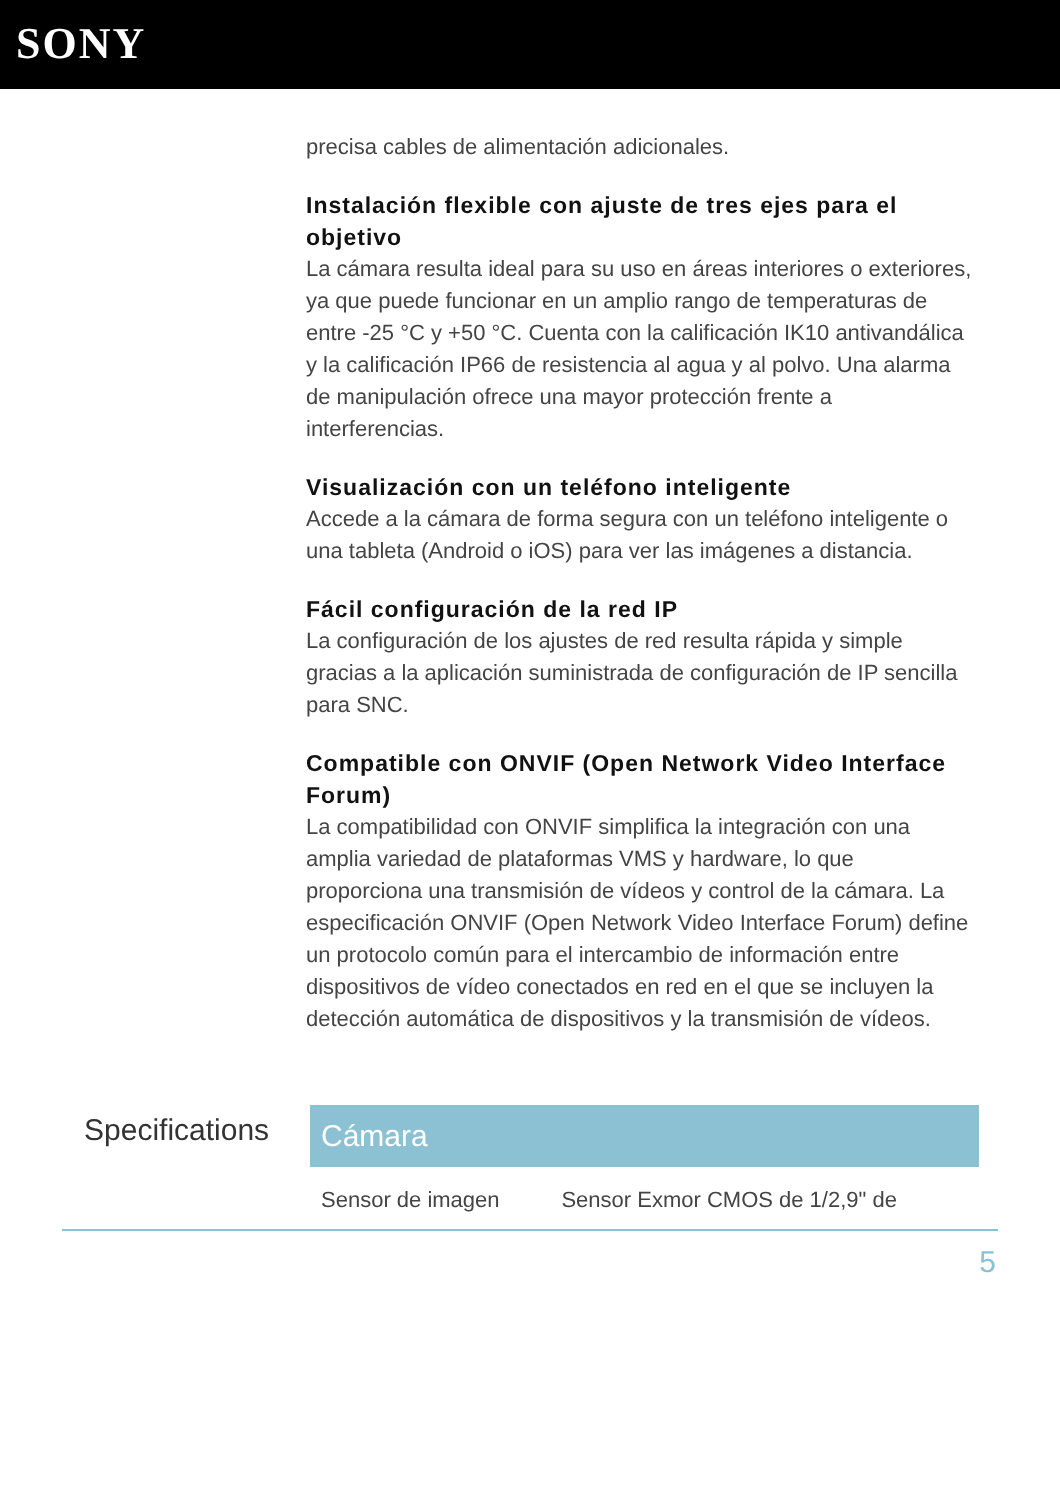SONY
precisa cables de alimentación adicionales.
Instalación flexible con ajuste de tres ejes para el objetivo
La cámara resulta ideal para su uso en áreas interiores o exteriores, ya que puede funcionar en un amplio rango de temperaturas de entre -25 °C y +50 °C. Cuenta con la calificación IK10 antivandálica y la calificación IP66 de resistencia al agua y al polvo. Una alarma de manipulación ofrece una mayor protección frente a interferencias.
Visualización con un teléfono inteligente
Accede a la cámara de forma segura con un teléfono inteligente o una tableta (Android o iOS) para ver las imágenes a distancia.
Fácil configuración de la red IP
La configuración de los ajustes de red resulta rápida y simple gracias a la aplicación suministrada de configuración de IP sencilla para SNC.
Compatible con ONVIF (Open Network Video Interface Forum)
La compatibilidad con ONVIF simplifica la integración con una amplia variedad de plataformas VMS y hardware, lo que proporciona una transmisión de vídeos y control de la cámara. La especificación ONVIF (Open Network Video Interface Forum) define un protocolo común para el intercambio de información entre dispositivos de vídeo conectados en red en el que se incluyen la detección automática de dispositivos y la transmisión de vídeos.
Specifications
| Cámara | |
| --- | --- |
| Sensor de imagen | Sensor Exmor CMOS de 1/2,9" de |
5